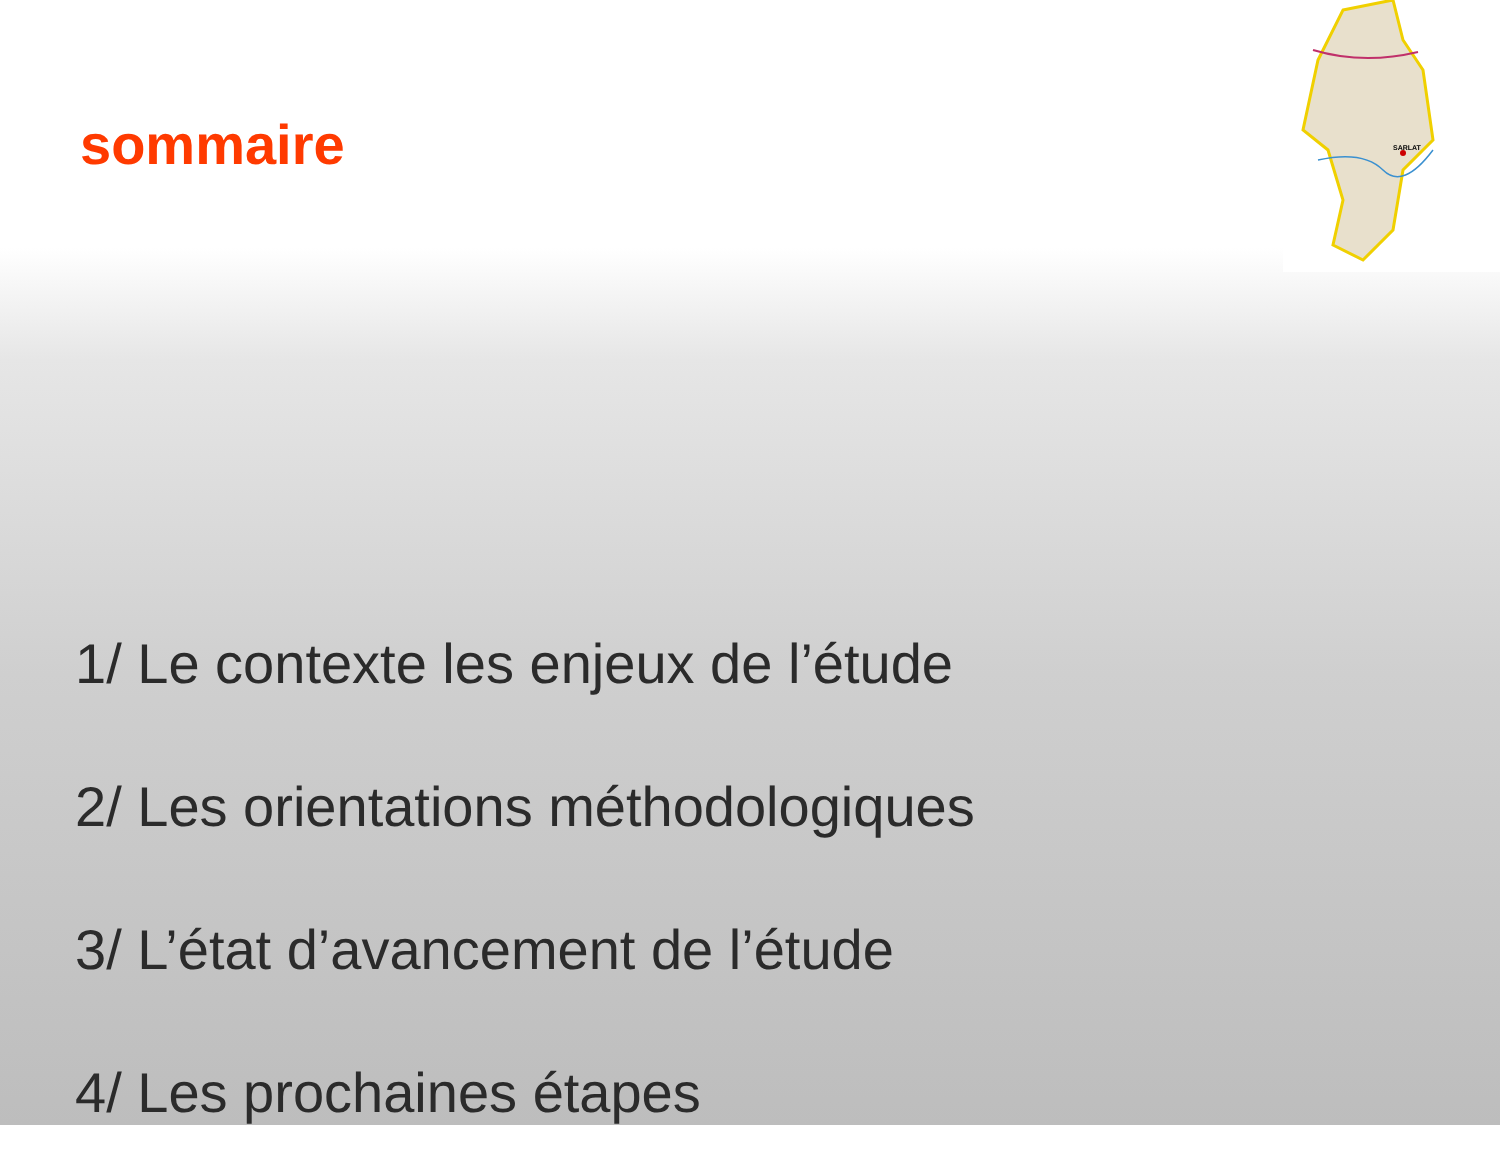SARLAT
sommaire
1/ Le contexte les enjeux de l’étude
2/ Les orientations méthodologiques
3/ L’état d’avancement de l’étude
4/ Les prochaines étapes